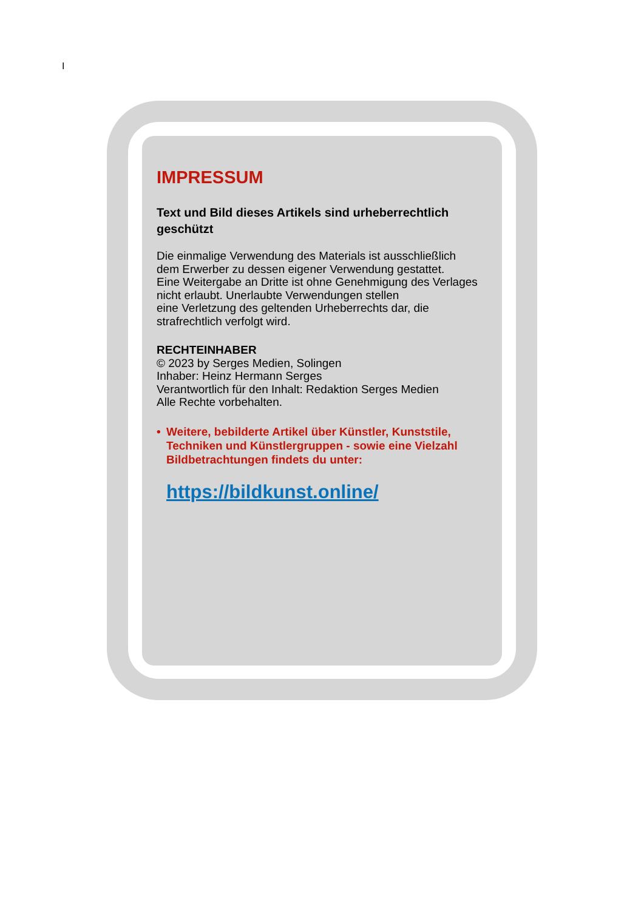I
IMPRESSUM
Text und Bild dieses Artikels sind urheberrechtlich geschützt
Die einmalige Verwendung des Materials ist ausschließlich
dem Erwerber zu dessen eigener Verwendung gestattet.
Eine Weitergabe an Dritte ist ohne Genehmigung des Verlages
nicht erlaubt. Unerlaubte Verwendungen stellen
eine Verletzung des geltenden Urheberrechts dar, die
strafrechtlich verfolgt wird.
RECHTEINHABER
© 2023 by Serges Medien, Solingen
Inhaber: Heinz Hermann Serges
Verantwortlich für den Inhalt: Redaktion Serges Medien
Alle Rechte vorbehalten.
• Weitere, bebilderte Artikel über Künstler, Kunststile, Techniken und Künstlergruppen - sowie eine Vielzahl Bildbetrachtungen findets du unter:
https://bildkunst.online/